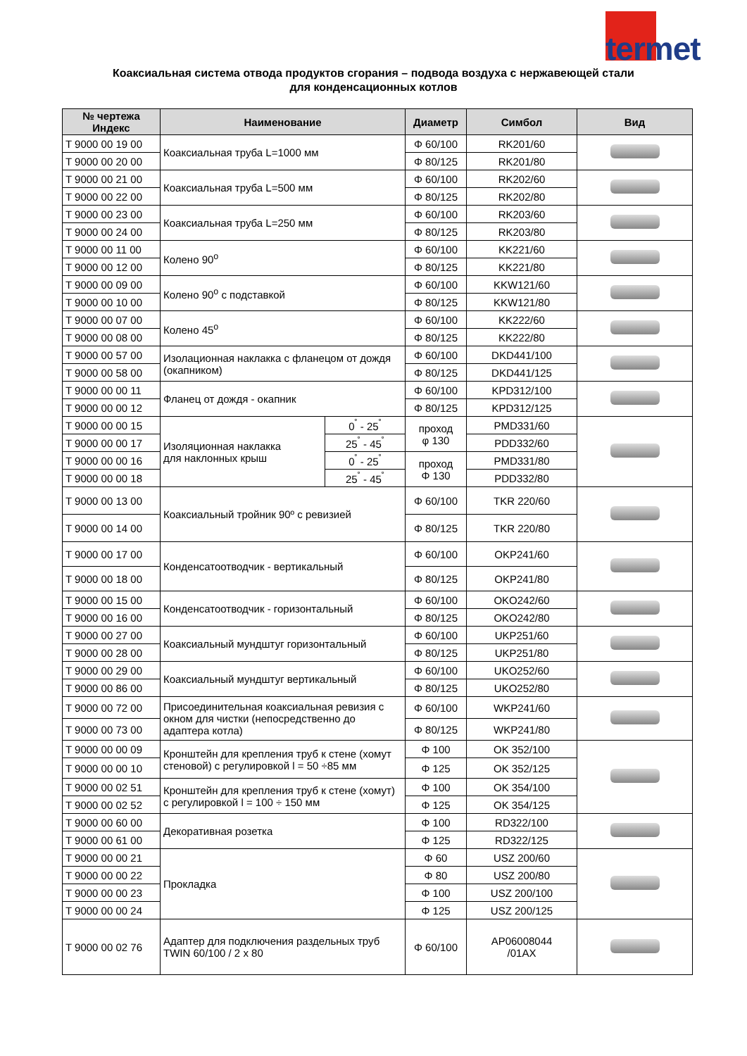termet
Коаксиальная система отвода продуктов сгорания – подвода воздуха с нержавеющей стали
для конденсационных котлов
| № чертежа Индекс | Наименование | | Диаметр | Симбол | Вид |
| --- | --- | --- | --- | --- | --- |
| T 9000 00 19 00 | Коаксиальная труба L=1000 мм | | Φ 60/100 | RK201/60 | |
| T 9000 00 20 00 | | | Φ 80/125 | RK201/80 | |
| T 9000 00 21 00 | Коаксиальная труба L=500 мм | | Φ 60/100 | RK202/60 | |
| T 9000 00 22 00 | | | Φ 80/125 | RK202/80 | |
| T 9000 00 23 00 | Коаксиальная труба L=250 мм | | Φ 60/100 | RK203/60 | |
| T 9000 00 24 00 | | | Φ 80/125 | RK203/80 | |
| T 9000 00 11 00 | Колено 90<sup>o</sup> | | Φ 60/100 | KK221/60 | |
| T 9000 00 12 00 | | | Φ 80/125 | KK221/80 | |
| T 9000 00 09 00 | Колено 90<sup>o</sup> с подставкой | | Φ 60/100 | KKW121/60 | |
| T 9000 00 10 00 | | | Φ 80/125 | KKW121/80 | |
| T 9000 00 07 00 | Колено 45<sup>o</sup> | | Φ 60/100 | KK222/60 | |
| T 9000 00 08 00 | | | Φ 80/125 | KK222/80 | |
| T 9000 00 57 00 | Изолационная наклакка с фланецом от дождя (окапником) | | Φ 60/100 | DKD441/100 | |
| T 9000 00 58 00 | | | Φ 80/125 | DKD441/125 | |
| T 9000 00 00 11 | Фланец от дождя - окапник | | Φ 60/100 | KPD312/100 | |
| T 9000 00 00 12 | | | Φ 80/125 | KPD312/125 | |
| T 9000 00 00 15 | Изоляционная наклакка для наклонных крыш | 0<sup>˚</sup> - 25<sup>˚</sup> | проход φ 130 | PMD331/60 | |
| T 9000 00 00 17 | | 25<sup>˚</sup> - 45<sup>˚</sup> | | PDD332/60 | |
| T 9000 00 00 16 | | 0<sup>˚</sup> - 25<sup>˚</sup> | проход Φ 130 | PMD331/80 | |
| T 9000 00 00 18 | | 25<sup>˚</sup> - 45<sup>˚</sup> | | PDD332/80 | |
| T 9000 00 13 00 | Коаксиальный тройник 90º с ревизией | | Φ 60/100 | TKR 220/60 | |
| T 9000 00 14 00 | | | Φ 80/125 | TKR 220/80 | |
| T 9000 00 17 00 | Конденсатоотводчик - вертикальный | | Φ 60/100 | OKP241/60 | |
| T 9000 00 18 00 | | | Φ 80/125 | OKP241/80 | |
| T 9000 00 15 00 | Конденсатоотводчик - горизонтальный | | Φ 60/100 | OKO242/60 | |
| T 9000 00 16 00 | | | Φ 80/125 | OKO242/80 | |
| T 9000 00 27 00 | Коаксиальный мундштуг горизонтальный | | Φ 60/100 | UKP251/60 | |
| T 9000 00 28 00 | | | Φ 80/125 | UKP251/80 | |
| T 9000 00 29 00 | Коаксиальный мундштуг вертикальный | | Φ 60/100 | UKO252/60 | |
| T 9000 00 86 00 | | | Φ 80/125 | UKO252/80 | |
| T 9000 00 72 00 | Присоединительная коаксиальная ревизия с окном для чистки (непосредственно до адаптера котла) | | Φ 60/100 | WKP241/60 | |
| T 9000 00 73 00 | | | Φ 80/125 | WKP241/80 | |
| T 9000 00 00 09 | Кронштейн для крепления труб к стене (хомут стеновой) с регулировкой l = 50 ÷85 мм | | Φ 100 | OK 352/100 | |
| T 9000 00 00 10 | | | Φ 125 | OK 352/125 | |
| T 9000 00 02 51 | Кронштейн для крепления труб к стене (хомут) с регулировкой l = 100 ÷ 150 мм | | Φ 100 | OK 354/100 | |
| T 9000 00 02 52 | | | Φ 125 | OK 354/125 | |
| T 9000 00 60 00 | Декоративная розетка | | Φ 100 | RD322/100 | |
| T 9000 00 61 00 | | | Φ 125 | RD322/125 | |
| T 9000 00 00 21 | Прокладка | | Φ 60 | USZ 200/60 | |
| T 9000 00 00 22 | | | Φ 80 | USZ 200/80 | |
| T 9000 00 00 23 | | | Φ 100 | USZ 200/100 | |
| T 9000 00 00 24 | | | Φ 125 | USZ 200/125 | |
| T 9000 00 02 76 | Адаптер для подключения раздельных труб TWIN 60/100 / 2 x 80 | | Φ 60/100 | AP06008044 /01AX | |